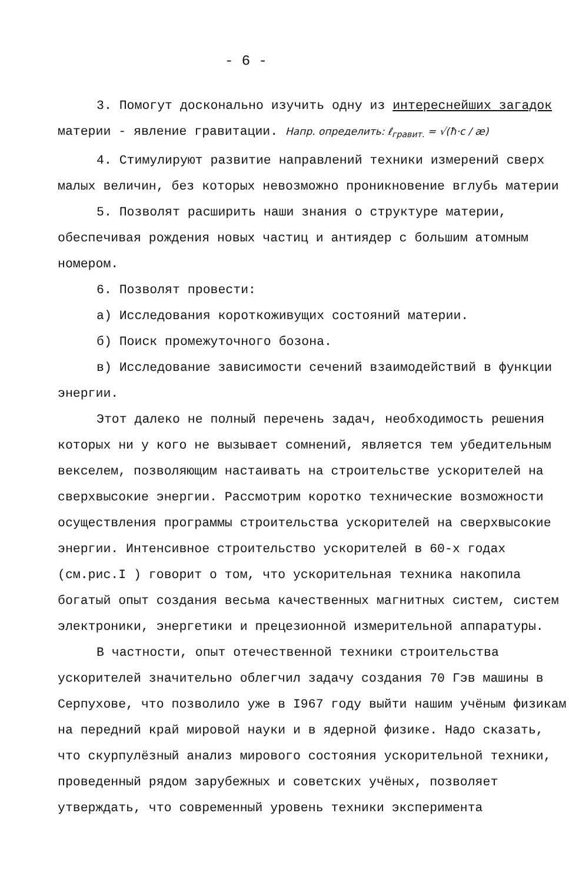- 6 -
3. Помогут досконально изучить одну из интереснейших загадок материи - явление гравитации. Напр. определить: ℓ<sub>гравит.</sub> = √(ħ·c / æ)
4. Стимулируют развитие направлений техники измерений сверх малых величин, без которых невозможно проникновение вглубь материи
5. Позволят расширить наши знания о структуре материи, обеспечивая рождения новых частиц и антиядер с большим атомным номером.
6. Позволят провести:
а) Исследования короткоживущих состояний материи.
б) Поиск промежуточного бозона.
в) Исследование зависимости сечений взаимодействий в функции энергии.
Этот далеко не полный перечень задач, необходимость решения которых ни у кого не вызывает сомнений, является тем убедительным векселем, позволяющим настаивать на строительстве ускорителей на сверхвысокие энергии. Рассмотрим коротко технические возможности осуществления программы строительства ускорителей на сверхвысокие энергии. Интенсивное строительство ускорителей в 60-х годах (см.рис.I ) говорит о том, что ускорительная техника накопила богатый опыт создания весьма качественных магнитных систем, систем электроники, энергетики и прецезионной измерительной аппаратуры.
В частности, опыт отечественной техники строительства ускорителей значительно облегчил задачу создания 70 Гэв машины в Серпухове, что позволило уже в I967 году выйти нашим учёным физикам на передний край мировой науки и в ядерной физике. Надо сказать, что скурпулёзный анализ мирового состояния ускорительной техники, проведенный рядом зарубежных и советских учёных, позволяет утверждать, что современный уровень техники эксперимента